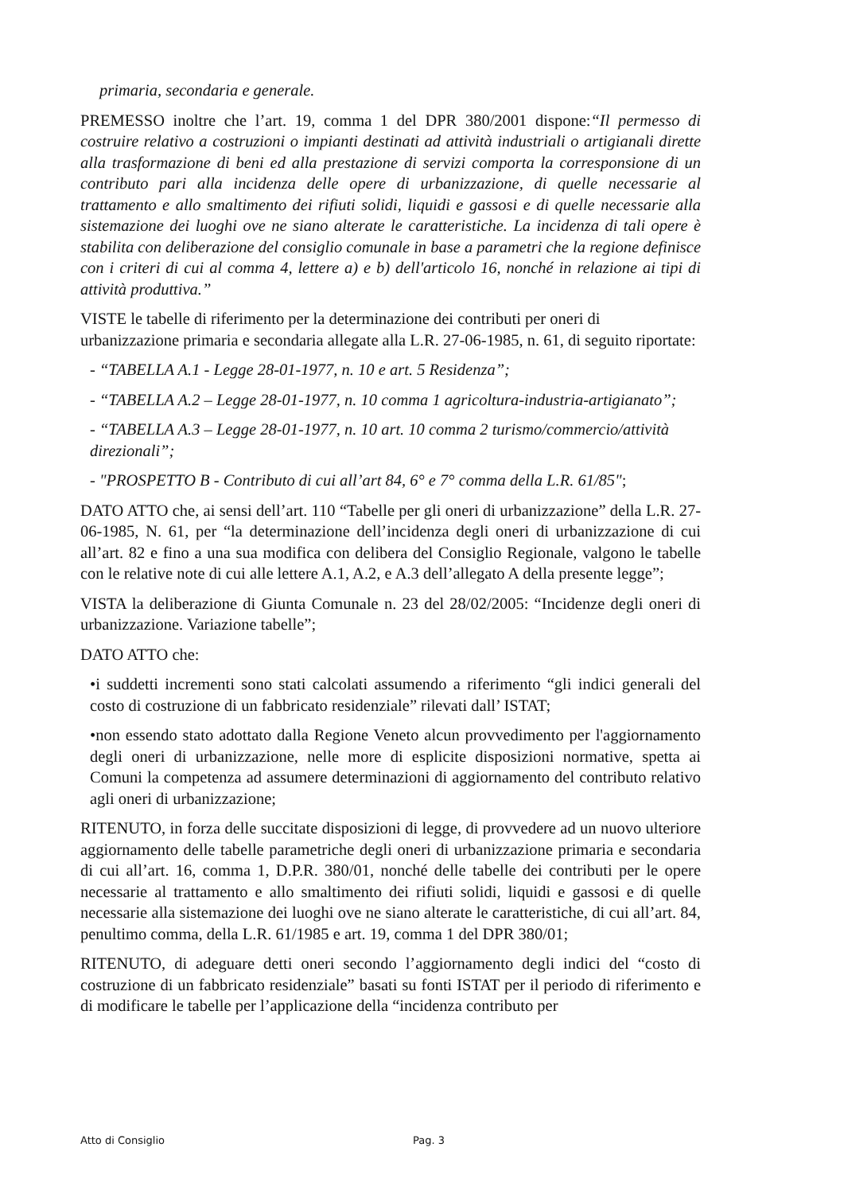primaria, secondaria e generale.
PREMESSO inoltre che l’art. 19, comma 1 del DPR 380/2001 dispone:“Il permesso di costruire relativo a costruzioni o impianti destinati ad attività industriali o artigianali dirette alla trasformazione di beni ed alla prestazione di servizi comporta la corresponsione di un contributo pari alla incidenza delle opere di urbanizzazione, di quelle necessarie al trattamento e allo smaltimento dei rifiuti solidi, liquidi e gassosi e di quelle necessarie alla sistemazione dei luoghi ove ne siano alterate le caratteristiche. La incidenza di tali opere è stabilita con deliberazione del consiglio comunale in base a parametri che la regione definisce con i criteri di cui al comma 4, lettere a) e b) dell'articolo 16, nonché in relazione ai tipi di attività produttiva.”
VISTE le tabelle di riferimento per la determinazione dei contributi per oneri di urbanizzazione primaria e secondaria allegate alla L.R. 27-06-1985, n. 61, di seguito riportate:
- “TABELLA A.1 - Legge 28-01-1977, n. 10 e art. 5 Residenza”;
- “TABELLA A.2 – Legge 28-01-1977, n. 10 comma 1 agricoltura-industria-artigianato”;
- “TABELLA A.3 – Legge 28-01-1977, n. 10 art. 10 comma 2 turismo/commercio/attività direzionali”;
- "PROSPETTO B - Contributo di cui all’art 84, 6° e 7° comma della L.R. 61/85";
DATO ATTO che, ai sensi dell’art. 110 “Tabelle per gli oneri di urbanizzazione” della L.R. 27-06-1985, N. 61, per “la determinazione dell’incidenza degli oneri di urbanizzazione di cui all’art. 82 e fino a una sua modifica con delibera del Consiglio Regionale, valgono le tabelle con le relative note di cui alle lettere A.1, A.2, e A.3 dell’allegato A della presente legge”;
VISTA la deliberazione di Giunta Comunale n. 23 del 28/02/2005: “Incidenze degli oneri di urbanizzazione. Variazione tabelle”;
DATO ATTO che:
•i suddetti incrementi sono stati calcolati assumendo a riferimento “gli indici generali del costo di costruzione di un fabbricato residenziale” rilevati dall’ ISTAT;
•non essendo stato adottato dalla Regione Veneto alcun provvedimento per l'aggiornamento degli oneri di urbanizzazione, nelle more di esplicite disposizioni normative, spetta ai Comuni la competenza ad assumere determinazioni di aggiornamento del contributo relativo agli oneri di urbanizzazione;
RITENUTO, in forza delle succitate disposizioni di legge, di provvedere ad un nuovo ulteriore aggiornamento delle tabelle parametriche degli oneri di urbanizzazione primaria e secondaria di cui all’art. 16, comma 1, D.P.R. 380/01, nonché delle tabelle dei contributi per le opere necessarie al trattamento e allo smaltimento dei rifiuti solidi, liquidi e gassosi e di quelle necessarie alla sistemazione dei luoghi ove ne siano alterate le caratteristiche, di cui all’art. 84, penultimo comma, della L.R. 61/1985 e art. 19, comma 1 del DPR 380/01;
RITENUTO, di adeguare detti oneri secondo l’aggiornamento degli indici del “costo di costruzione di un fabbricato residenziale” basati su fonti ISTAT per il periodo di riferimento e di modificare le tabelle per l’applicazione della “incidenza contributo per
Atto di Consiglio Pag. 3